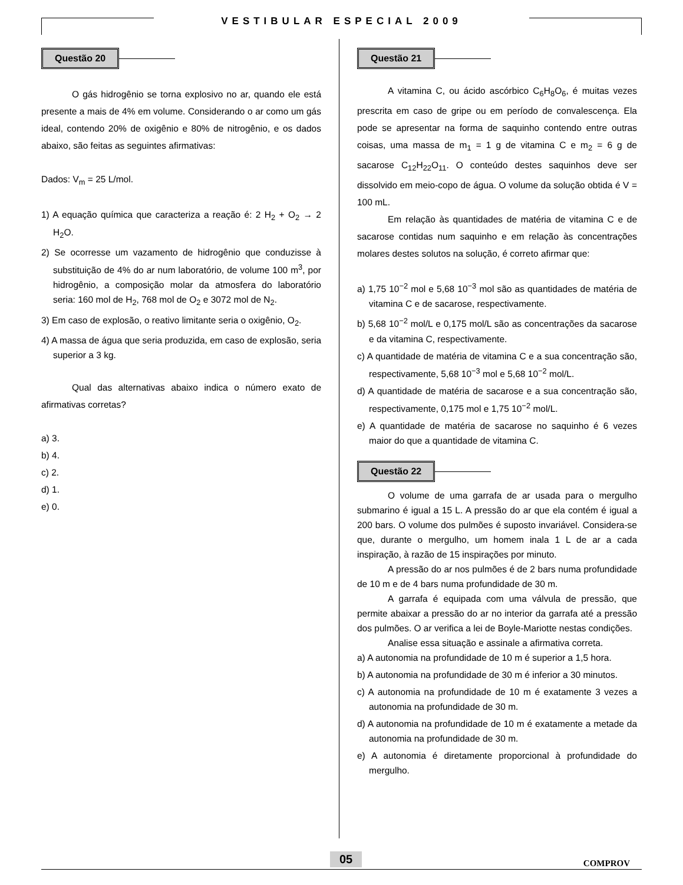VESTIBULAR ESPECIAL 2009
Questão 20
O gás hidrogênio se torna explosivo no ar, quando ele está presente a mais de 4% em volume. Considerando o ar como um gás ideal, contendo 20% de oxigênio e 80% de nitrogênio, e os dados abaixo, são feitas as seguintes afirmativas:
Dados: V<sub>m</sub> = 25 L/mol.
1) A equação química que caracteriza a reação é: 2 H<sub>2</sub> + O<sub>2</sub> → 2 H<sub>2</sub>O.
2) Se ocorresse um vazamento de hidrogênio que conduzisse à substituição de 4% do ar num laboratório, de volume 100 m<sup>3</sup>, por hidrogênio, a composição molar da atmosfera do laboratório seria: 160 mol de H<sub>2</sub>, 768 mol de O<sub>2</sub> e 3072 mol de N<sub>2</sub>.
3) Em caso de explosão, o reativo limitante seria o oxigênio, O<sub>2</sub>.
4) A massa de água que seria produzida, em caso de explosão, seria superior a 3 kg.
Qual das alternativas abaixo indica o número exato de afirmativas corretas?
a) 3.
b) 4.
c) 2.
d) 1.
e) 0.
Questão 21
A vitamina C, ou ácido ascórbico C<sub>6</sub>H<sub>8</sub>O<sub>6</sub>, é muitas vezes prescrita em caso de gripe ou em período de convalescença. Ela pode se apresentar na forma de saquinho contendo entre outras coisas, uma massa de m<sub>1</sub> = 1 g de vitamina C e m<sub>2</sub> = 6 g de sacarose C<sub>12</sub>H<sub>22</sub>O<sub>11</sub>. O conteúdo destes saquinhos deve ser dissolvido em meio-copo de água. O volume da solução obtida é V = 100 mL.
Em relação às quantidades de matéria de vitamina C e de sacarose contidas num saquinho e em relação às concentrações molares destes solutos na solução, é correto afirmar que:
a) 1,75 10<sup>−2</sup> mol e 5,68 10<sup>−3</sup> mol são as quantidades de matéria de vitamina C e de sacarose, respectivamente.
b) 5,68 10<sup>−2</sup> mol/L e 0,175 mol/L são as concentrações da sacarose e da vitamina C, respectivamente.
c) A quantidade de matéria de vitamina C e a sua concentração são, respectivamente, 5,68 10<sup>−3</sup> mol e 5,68 10<sup>−2</sup> mol/L.
d) A quantidade de matéria de sacarose e a sua concentração são, respectivamente, 0,175 mol e 1,75 10<sup>−2</sup> mol/L.
e) A quantidade de matéria de sacarose no saquinho é 6 vezes maior do que a quantidade de vitamina C.
Questão 22
O volume de uma garrafa de ar usada para o mergulho submarino é igual a 15 L. A pressão do ar que ela contém é igual a 200 bars. O volume dos pulmões é suposto invariável. Considera-se que, durante o mergulho, um homem inala 1 L de ar a cada inspiração, à razão de 15 inspirações por minuto.
A pressão do ar nos pulmões é de 2 bars numa profundidade de 10 m e de 4 bars numa profundidade de 30 m.
A garrafa é equipada com uma válvula de pressão, que permite abaixar a pressão do ar no interior da garrafa até a pressão dos pulmões. O ar verifica a lei de Boyle-Mariotte nestas condições.
Analise essa situação e assinale a afirmativa correta.
a) A autonomia na profundidade de 10 m é superior a 1,5 hora.
b) A autonomia na profundidade de 30 m é inferior a 30 minutos.
c) A autonomia na profundidade de 10 m é exatamente 3 vezes a autonomia na profundidade de 30 m.
d) A autonomia na profundidade de 10 m é exatamente a metade da autonomia na profundidade de 30 m.
e) A autonomia é diretamente proporcional à profundidade do mergulho.
05 COMPROV